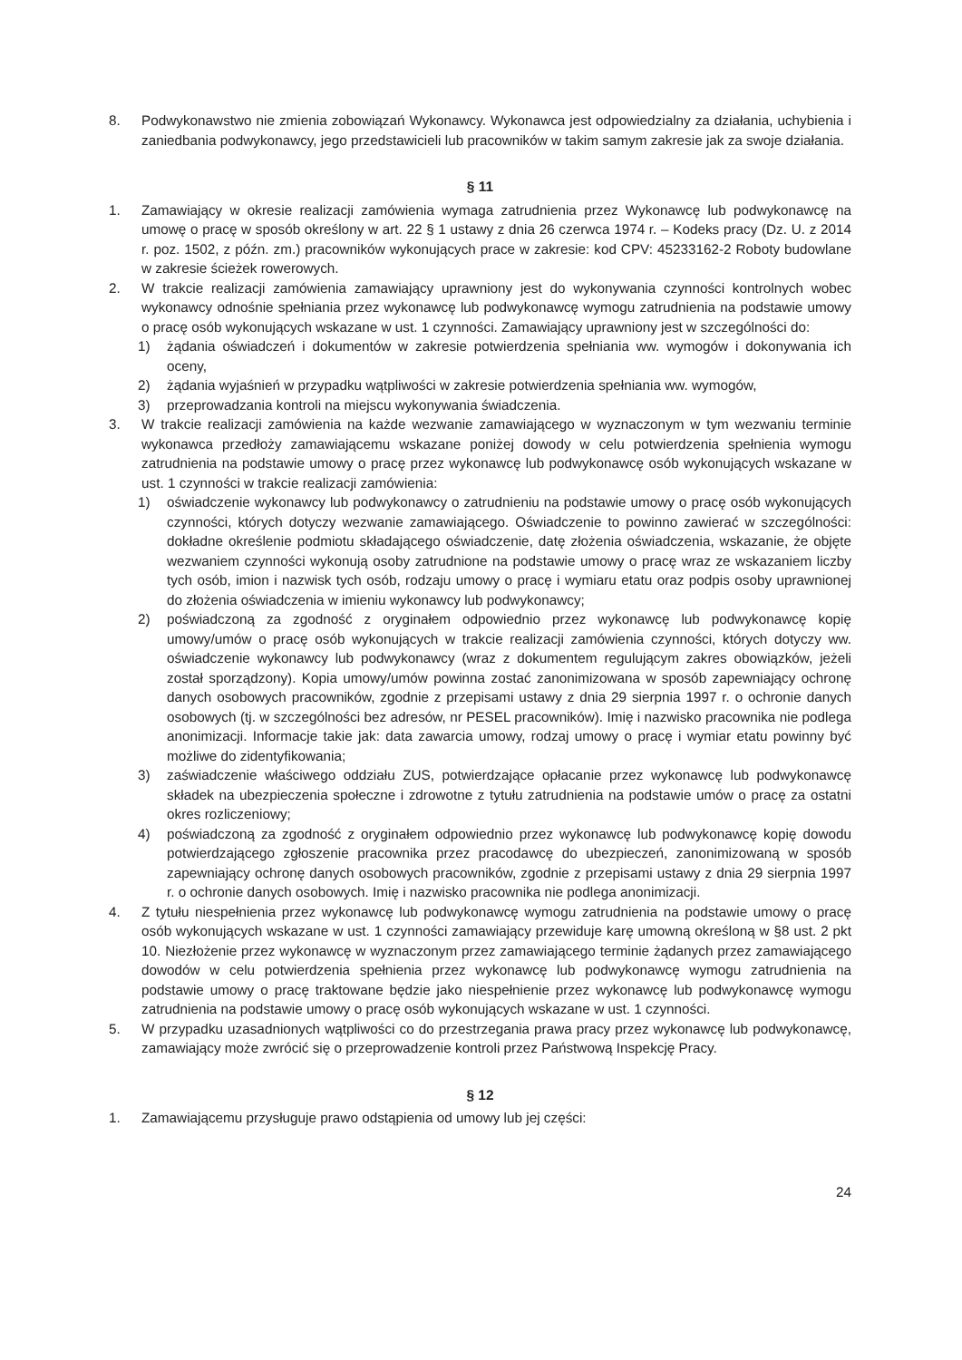8. Podwykonawstwo nie zmienia zobowiązań Wykonawcy. Wykonawca jest odpowiedzialny za działania, uchybienia i zaniedbania podwykonawcy, jego przedstawicieli lub pracowników w takim samym zakresie jak za swoje działania.
§ 11
1. Zamawiający w okresie realizacji zamówienia wymaga zatrudnienia przez Wykonawcę lub podwykonawcę na umowę o pracę w sposób określony w art. 22 § 1 ustawy z dnia 26 czerwca 1974 r. – Kodeks pracy (Dz. U. z 2014 r. poz. 1502, z późn. zm.) pracowników wykonujących prace w zakresie: kod CPV: 45233162-2 Roboty budowlane w zakresie ścieżek rowerowych.
2. W trakcie realizacji zamówienia zamawiający uprawniony jest do wykonywania czynności kontrolnych wobec wykonawcy odnośnie spełniania przez wykonawcę lub podwykonawcę wymogu zatrudnienia na podstawie umowy o pracę osób wykonujących wskazane w ust. 1 czynności. Zamawiający uprawniony jest w szczególności do:
1) żądania oświadczeń i dokumentów w zakresie potwierdzenia spełniania ww. wymogów i dokonywania ich oceny,
2) żądania wyjaśnień w przypadku wątpliwości w zakresie potwierdzenia spełniania ww. wymogów,
3) przeprowadzania kontroli na miejscu wykonywania świadczenia.
3. W trakcie realizacji zamówienia na każde wezwanie zamawiającego w wyznaczonym w tym wezwaniu terminie wykonawca przedłoży zamawiającemu wskazane poniżej dowody w celu potwierdzenia spełnienia wymogu zatrudnienia na podstawie umowy o pracę przez wykonawcę lub podwykonawcę osób wykonujących wskazane w ust. 1 czynności w trakcie realizacji zamówienia:
1) oświadczenie wykonawcy lub podwykonawcy o zatrudnieniu na podstawie umowy o pracę osób wykonujących czynności, których dotyczy wezwanie zamawiającego. Oświadczenie to powinno zawierać w szczególności: dokładne określenie podmiotu składającego oświadczenie, datę złożenia oświadczenia, wskazanie, że objęte wezwaniem czynności wykonują osoby zatrudnione na podstawie umowy o pracę wraz ze wskazaniem liczby tych osób, imion i nazwisk tych osób, rodzaju umowy o pracę i wymiaru etatu oraz podpis osoby uprawnionej do złożenia oświadczenia w imieniu wykonawcy lub podwykonawcy;
2) poświadczoną za zgodność z oryginałem odpowiednio przez wykonawcę lub podwykonawcę kopię umowy/umów o pracę osób wykonujących w trakcie realizacji zamówienia czynności, których dotyczy ww. oświadczenie wykonawcy lub podwykonawcy (wraz z dokumentem regulującym zakres obowiązków, jeżeli został sporządzony). Kopia umowy/umów powinna zostać zanonimizowana w sposób zapewniający ochronę danych osobowych pracowników, zgodnie z przepisami ustawy z dnia 29 sierpnia 1997 r. o ochronie danych osobowych (tj. w szczególności bez adresów, nr PESEL pracowników). Imię i nazwisko pracownika nie podlega anonimizacji. Informacje takie jak: data zawarcia umowy, rodzaj umowy o pracę i wymiar etatu powinny być możliwe do zidentyfikowania;
3) zaświadczenie właściwego oddziału ZUS, potwierdzające opłacanie przez wykonawcę lub podwykonawcę składek na ubezpieczenia społeczne i zdrowotne z tytułu zatrudnienia na podstawie umów o pracę za ostatni okres rozliczeniowy;
4) poświadczoną za zgodność z oryginałem odpowiednio przez wykonawcę lub podwykonawcę kopię dowodu potwierdzającego zgłoszenie pracownika przez pracodawcę do ubezpieczeń, zanonimizowaną w sposób zapewniający ochronę danych osobowych pracowników, zgodnie z przepisami ustawy z dnia 29 sierpnia 1997 r. o ochronie danych osobowych. Imię i nazwisko pracownika nie podlega anonimizacji.
4. Z tytułu niespełnienia przez wykonawcę lub podwykonawcę wymogu zatrudnienia na podstawie umowy o pracę osób wykonujących wskazane w ust. 1 czynności zamawiający przewiduje karę umowną określoną w §8 ust. 2 pkt 10. Niezłożenie przez wykonawcę w wyznaczonym przez zamawiającego terminie żądanych przez zamawiającego dowodów w celu potwierdzenia spełnienia przez wykonawcę lub podwykonawcę wymogu zatrudnienia na podstawie umowy o pracę traktowane będzie jako niespełnienie przez wykonawcę lub podwykonawcę wymogu zatrudnienia na podstawie umowy o pracę osób wykonujących wskazane w ust. 1 czynności.
5. W przypadku uzasadnionych wątpliwości co do przestrzegania prawa pracy przez wykonawcę lub podwykonawcę, zamawiający może zwrócić się o przeprowadzenie kontroli przez Państwową Inspekcję Pracy.
§ 12
1. Zamawiającemu przysługuje prawo odstąpienia od umowy lub jej części:
24